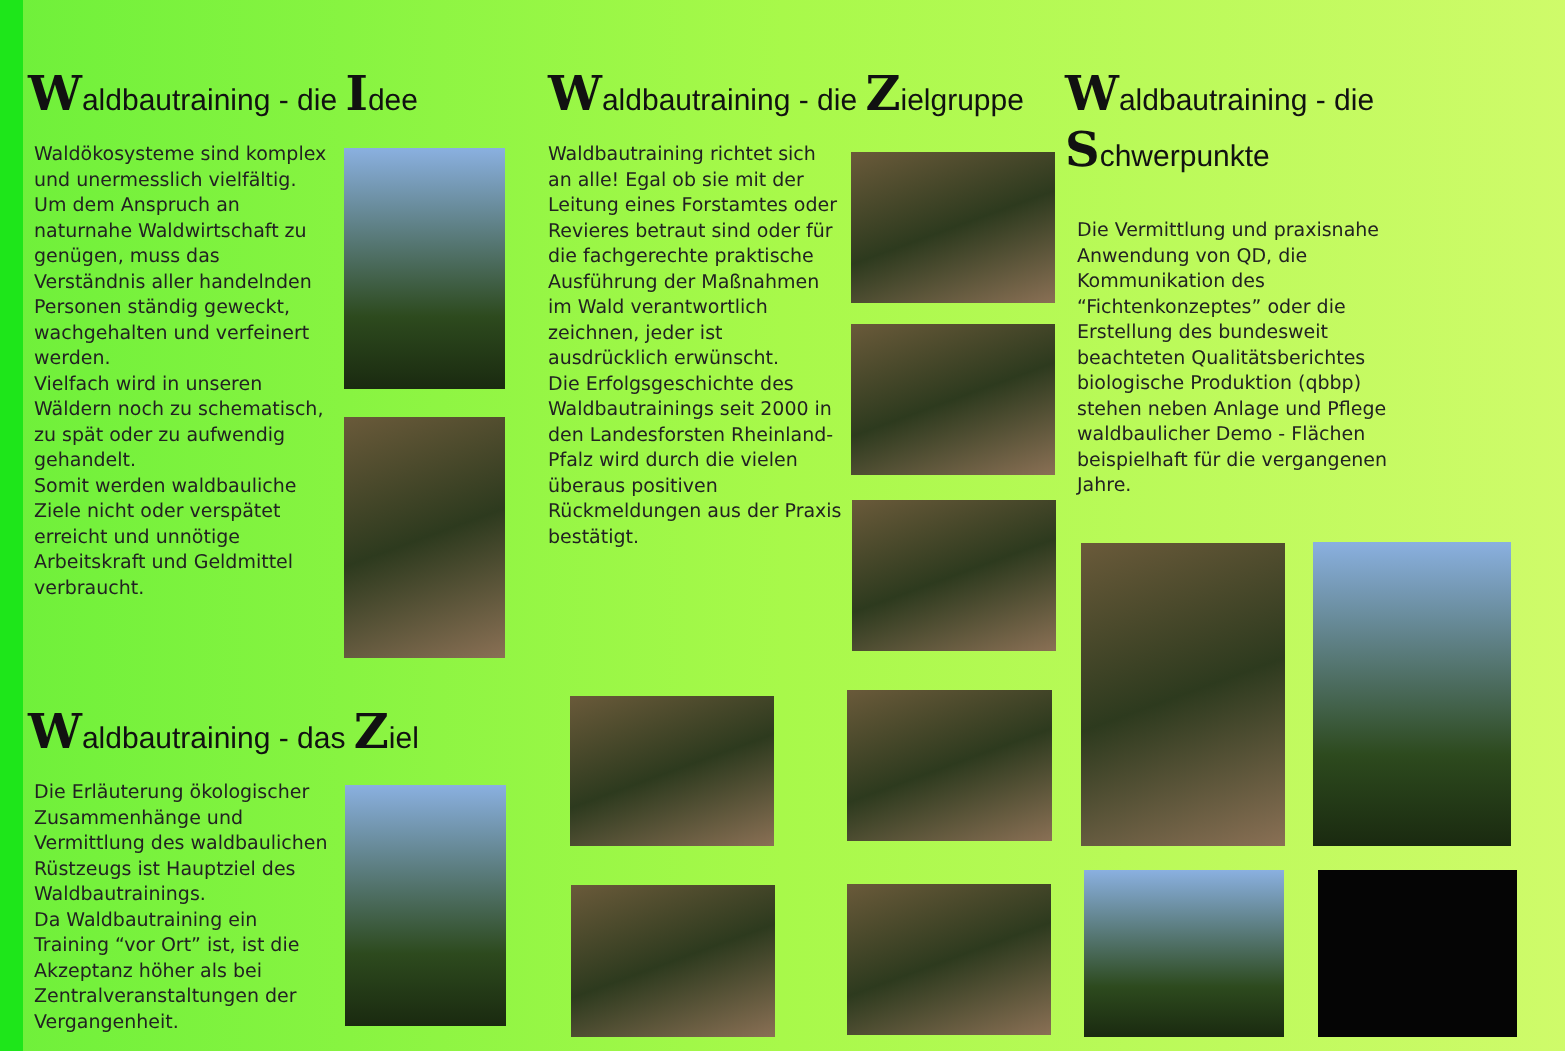Waldbautraining - die Idee
Waldökosysteme sind komplex und unermesslich vielfältig.
Um dem Anspruch an naturnahe Waldwirtschaft zu genügen, muss das Verständnis aller handelnden Personen ständig geweckt, wachgehalten und verfeinert werden.
Vielfach wird in unseren Wäldern noch zu schematisch, zu spät oder zu aufwendig gehandelt.
Somit werden waldbauliche Ziele nicht oder verspätet erreicht und unnötige Arbeitskraft und Geldmittel verbraucht.
Waldbautraining - das Ziel
Die Erläuterung ökologischer Zusammenhänge und Vermittlung des waldbaulichen Rüstzeugs ist Hauptziel des Waldbautrainings.
Da Waldbautraining ein Training “vor Ort” ist, ist die Akzeptanz höher als bei Zentralveranstaltungen der Vergangenheit.
Waldbautraining - die Zielgruppe
Waldbautraining richtet sich an alle! Egal ob sie mit der Leitung eines Forstamtes oder Revieres betraut sind oder für die fachgerechte praktische Ausführung der Maßnahmen im Wald verantwortlich zeichnen, jeder ist ausdrücklich erwünscht.
Die Erfolgsgeschichte des Waldbautrainings seit 2000 in den Landesforsten Rheinland-Pfalz wird durch die vielen überaus positiven Rückmeldungen aus der Praxis bestätigt.
Waldbautraining - die Schwerpunkte
Die Vermittlung und praxisnahe Anwendung von QD, die Kommunikation des “Fichtenkonzeptes” oder die Erstellung des bundesweit beachteten Qualitätsberichtes biologische Produktion (qbbp) stehen neben Anlage und Pflege waldbaulicher Demo - Flächen beispielhaft für die vergangenen Jahre.